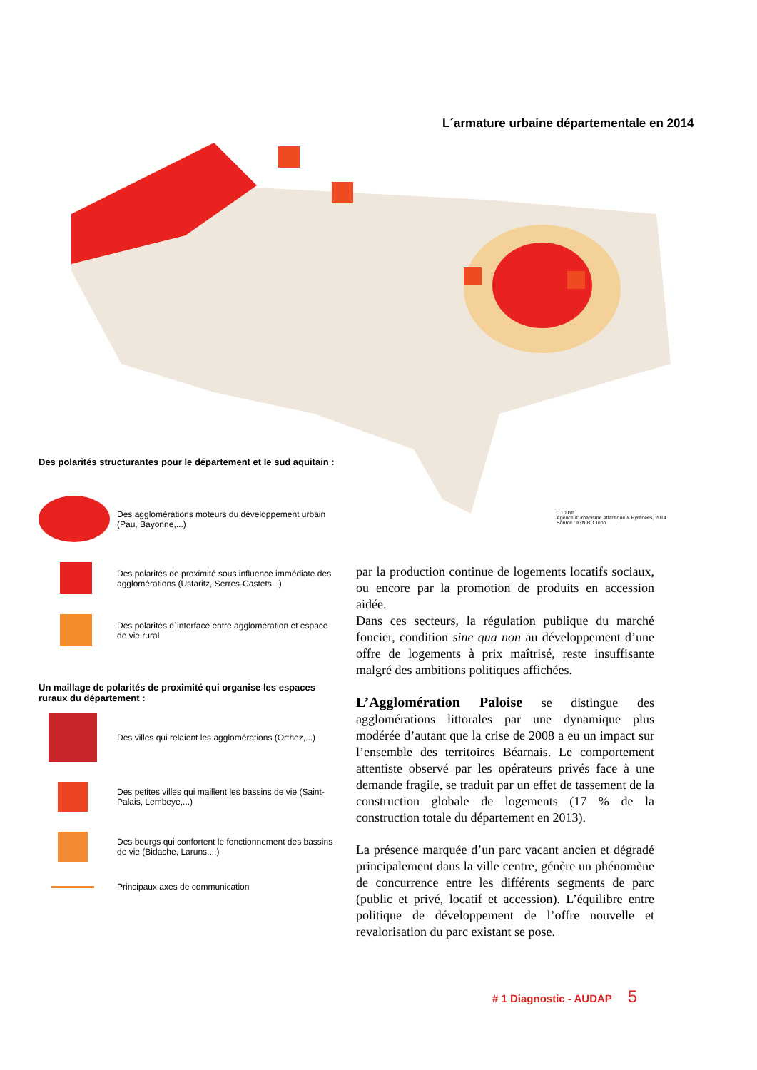L´armature urbaine départementale en 2014
0 10 km
Agence d'urbanisme Atlantique & Pyrénées, 2014
Source : IGN-BD Topo
Des polarités structurantes pour le département et le sud aquitain :
Des agglomérations moteurs du développement urbain (Pau, Bayonne,...)
Des polarités de proximité sous influence immédiate des agglomérations (Ustaritz, Serres-Castets,..)
Des polarités d´interface entre agglomération et espace de vie rural
Un maillage de polarités de proximité qui organise les espaces ruraux du département :
Des villes qui relaient les agglomérations (Orthez,...)
Des petites villes qui maillent les bassins de vie (Saint-Palais, Lembeye,...)
Des bourgs qui confortent le fonctionnement des bassins de vie (Bidache, Laruns,...)
Principaux axes de communication
par la production continue de logements locatifs sociaux, ou encore par la promotion de produits en accession aidée.
Dans ces secteurs, la régulation publique du marché foncier, condition sine qua non au développement d’une offre de logements à prix maîtrisé, reste insuffisante malgré des ambitions politiques affichées.
L’Agglomération Paloise se distingue des agglomérations littorales par une dynamique plus modérée d’autant que la crise de 2008 a eu un impact sur l’ensemble des territoires Béarnais. Le comportement attentiste observé par les opérateurs privés face à une demande fragile, se traduit par un effet de tassement de la construction globale de logements (17 % de la construction totale du département en 2013).
La présence marquée d’un parc vacant ancien et dégradé principalement dans la ville centre, génère un phénomène de concurrence entre les différents segments de parc (public et privé, locatif et accession). L’équilibre entre politique de développement de l’offre nouvelle et revalorisation du parc existant se pose.
# 1 Diagnostic - AUDAP 5